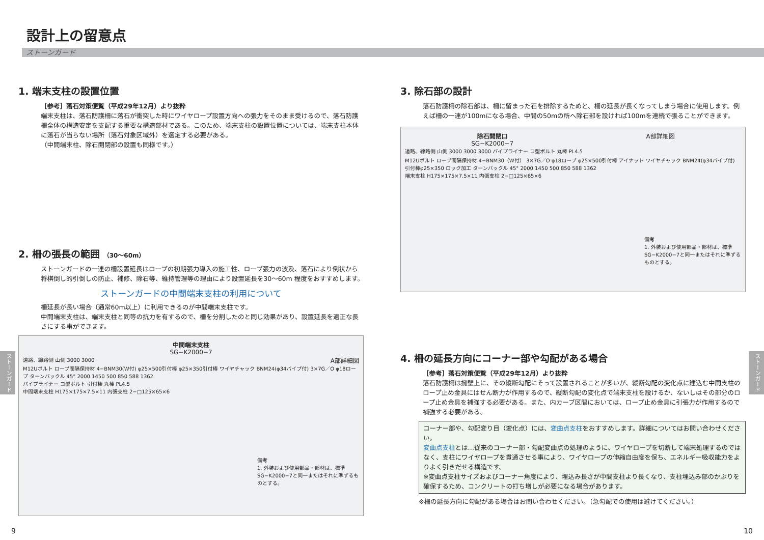設計上の留意点
ストーンガード
1. 端末支柱の設置位置
［参考］落石対策便覧（平成29年12月）より抜粋
端末支柱は、落石防護柵に落石が衝突した時にワイヤロープ設置方向への張力をそのまま受けるので、落石防護柵全体の構造安定を支配する重要な構造部材である。このため、端末支柱の設置位置については、端末支柱本体に落石が当らない場所（落石対象区域外）を選定する必要がある。
（中間端末柱、除石開閉部の設置も同様です。）
2. 柵の張長の範囲 （30〜60m）
ストーンガードの一連の柵設置延長はロープの初期張力導入の施工性、ロープ張力の波及、落石により倒状から将棋倒し的引倒しの防止、補修、除石等、維持管理等の理由により設置延長を30〜60m 程度をおすすめします。
ストーンガードの中間端末支柱の利用について
柵延長が長い場合（通常60m以上）に利用できるのが中間端末支柱です。
中間端末支柱は、端末支柱と同等の抗力を有するので、柵を分割したのと同じ効果があり、設置延長を適正な長さにする事ができます。
中間端末支柱
SG−K2000−7
道路、線路側 山側 3000 3000 A部詳細図
M12Uボルト ロープ間隔保持材 4−BNM30(W付) φ25×500引付棒 φ25×350引付棒 ワイヤチャック BNM24(φ34パイプ付) 3×7G／O φ18ロープ ターンバックル 45° 2000 1450 500 850 588 1362
パイプライナー コ型ボルト 引付棒 丸棒 PL4.5
中間端末支柱 H175×175×7.5×11 内張支柱 2−□125×65×6
備考
1. 外装および使用部品・部材は、標準SG−K2000−7と同一またはそれに準ずるものとする。
3. 除石部の設計
落石防護柵の除石部は、柵に留まった石を排除するためと、柵の延長が長くなってしまう場合に使用します。例えば柵の一連が100mになる場合、中間の50mの所へ除石部を設ければ100mを連続で張ることができます。
除石開閉口
SG−K2000−7 A部詳細図
道路、線路側 山側 3000 3000 3000 パイプライナー コ型ボルト 丸棒 PL4.5
M12Uボルト ロープ間隔保持材 4−BNM30（W付） 3×7G／O φ18ロープ φ25×500引付棒 アイナット ワイヤチャック BNM24(φ34パイプ付) 引付棒φ25×350 ロック加工 ターンバックル 45° 2000 1450 500 850 588 1362
端末支柱 H175×175×7.5×11 内張支柱 2−□125×65×6
備考
1. 外装および使用部品・部材は、標準SG−K2000−7と同一またはそれに準ずるものとする。
4. 柵の延長方向にコーナー部や勾配がある場合
［参考］落石対策便覧（平成29年12月）より抜粋
落石防護柵は擁壁上に、その縦断勾配にそって設置されることが多いが、縦断勾配の変化点に建込む中間支柱のロープ止め金具にはせん断力が作用するので、縦断勾配の変化点で端末支柱を設けるか、ないしはその部分のロープ止め金具を補強する必要がある。また、内カーブ区間においては、ロープ止め金具に引張力が作用するので補強する必要がある。
コーナー部や、勾配変り目（変化点）には、変曲点支柱をおすすめします。詳細についてはお問い合わせください。
変曲点支柱とは…従来のコーナー部・勾配変曲点の処理のように、ワイヤロープを切断して端末処理するのではなく、支柱にワイヤロープを貫通させる事により、ワイヤロープの伸縮自由度を保ち、エネルギー吸収能力をよりよく引きだせる構造です。
※変曲点支柱サイズおよびコーナー角度により、埋込み長さが中間支柱より長くなり、支柱埋込み部のかぶりを確保するため、コンクリートの打ち増しが必要になる場合があります。
※柵の延長方向に勾配がある場合はお問い合わせください。（急勾配での使用は避けてください。）
ストーンガード
ストーンガード
9 10